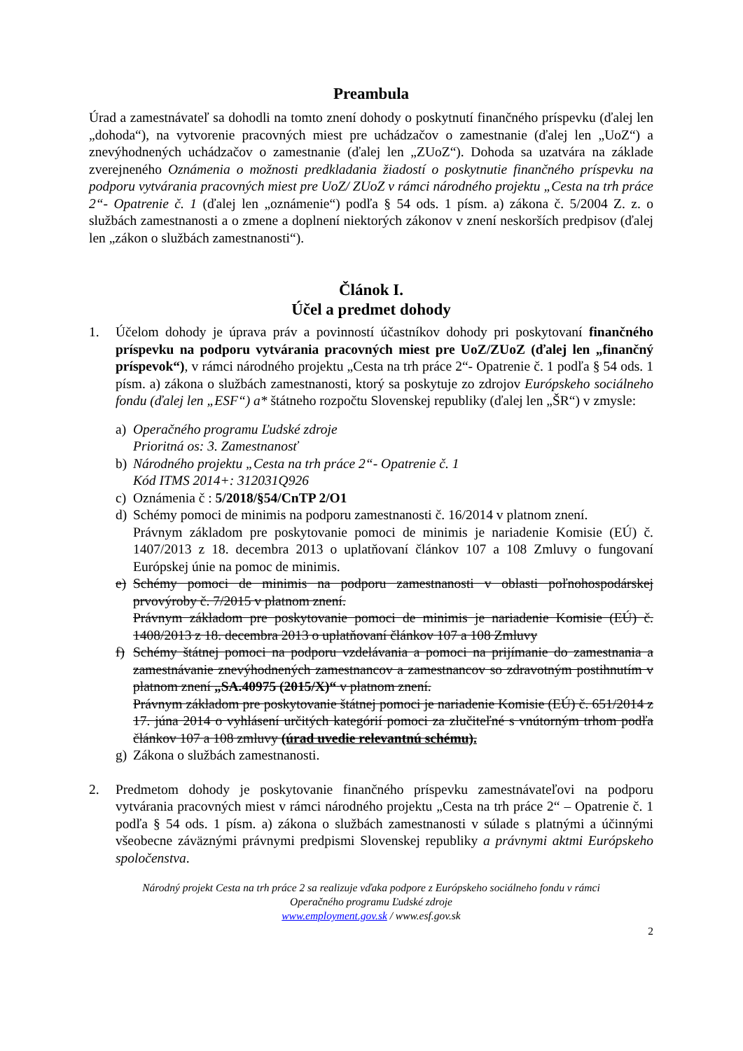Preambula
Úrad a zamestnávateľ sa dohodli na tomto znení dohody o poskytnutí finančného príspevku (ďalej len „dohoda“), na vytvorenie pracovných miest pre uchádzačov o zamestnanie (ďalej len „UoZ“) a znevýhodnených uchádzačov o zamestnanie (ďalej len „ZUoZ“). Dohoda sa uzatvára na základe zverejneného Oznámenia o možnosti predkladania žiadostí o poskytnutie finančného príspevku na podporu vytvárania pracovných miest pre UoZ/ ZUoZ v rámci národného projektu „Cesta na trh práce 2“- Opatrenie č. 1 (ďalej len „oznámenie“) podľa § 54 ods. 1 písm. a) zákona č. 5/2004 Z. z. o službách zamestnanosti a o zmene a doplnení niektorých zákonov v znení neskorších predpisov (ďalej len „zákon o službách zamestnanosti“).
Článok I.
Účel a predmet dohody
1. Účelom dohody je úprava práv a povinností účastníkov dohody pri poskytovaní finančného príspevku na podporu vytvárania pracovných miest pre UoZ/ZUoZ (ďalej len „finančný príspevok“), v rámci národného projektu „Cesta na trh práce 2“- Opatrenie č. 1 podľa § 54 ods. 1 písm. a) zákona o službách zamestnanosti, ktorý sa poskytuje zo zdrojov Európskeho sociálneho fondu (ďalej len „ESF“) a* štátneho rozpočtu Slovenskej republiky (ďalej len „ŠR“) v zmysle:
a) Operačného programu Ľudské zdroje
Prioritná os: 3. Zamestnanosť
b) Národného projektu „Cesta na trh práce 2“- Opatrenie č. 1
Kód ITMS 2014+: 312031Q926
c) Oznámenia č : 5/2018/§54/CnTP 2/O1
d) Schémy pomoci de minimis na podporu zamestnanosti č. 16/2014 v platnom znení.
Právnym základom pre poskytovanie pomoci de minimis je nariadenie Komisie (EÚ) č. 1407/2013 z 18. decembra 2013 o uplatňovaní článkov 107 a 108 Zmluvy o fungovaní Európskej únie na pomoc de minimis.
e) Schémy pomoci de minimis na podporu zamestnanosti v oblasti poľnohospodárskej prvovýroby č. 7/2015 v platnom znení.
Právnym základom pre poskytovanie pomoci de minimis je nariadenie Komisie (EÚ) č. 1408/2013 z 18. decembra 2013 o uplatňovaní článkov 107 a 108 Zmluvy
f) Schémy štátnej pomoci na podporu vzdelávania a pomoci na prijímanie do zamestnania a zamestnávanie znevýhodnených zamestnancov a zamestnancov so zdravotným postihnutím v platnom znení „SA.40975 (2015/X)“ v platnom znení.
Právnym základom pre poskytovanie štátnej pomoci je nariadenie Komisie (EÚ) č. 651/2014 z 17. júna 2014 o vyhlásení určitých kategórií pomoci za zlučiteľné s vnútorným trhom podľa článkov 107 a 108 zmluvy (úrad uvedie relevantnú schému).
g) Zákona o službách zamestnanosti.
2. Predmetom dohody je poskytovanie finančného príspevku zamestnávateľovi na podporu vytvárania pracovných miest v rámci národného projektu „Cesta na trh práce 2“ – Opatrenie č. 1 podľa § 54 ods. 1 písm. a) zákona o službách zamestnanosti v súlade s platnými a účinnými všeobecne záväznými právnymi predpismi Slovenskej republiky a právnymi aktmi Európskeho spoločenstva.
Národný projekt Cesta na trh práce 2 sa realizuje vďaka podpore z Európskeho sociálneho fondu v rámci
Operačného programu Ľudské zdroje
www.employment.gov.sk / www.esf.gov.sk
2